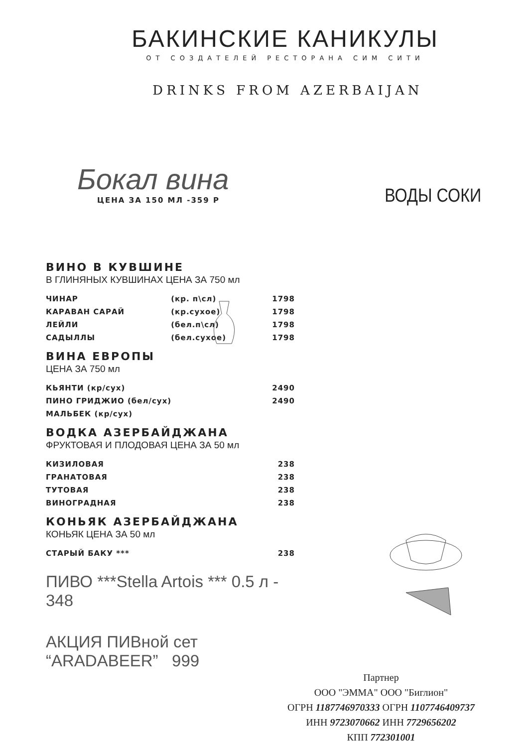БАКИНСКИЕ КАНИКУЛЫ
ОТ СОЗДАТЕЛЕЙ РЕСТОРАНА СИМ СИТИ
DRINKS FROM AZERBAIJAN
Бокал вина
ЦЕНА ЗА 150 МЛ -359 Р
ВОДЫ СОКИ
ВИНО В КУВШИНЕ
В ГЛИНЯНЫХ КУВШИНАХ ЦЕНА ЗА 750 мл
| ЧИНАР | (кр. п\сл) | 1798 |
| КАРАВАН САРАЙ | (кр.сухое) | 1798 |
| ЛЕЙЛИ | (бел.п\сл) | 1798 |
| САДЫЛЛЫ | (бел.сухое) | 1798 |
ВИНА ЕВРОПЫ
ЦЕНА ЗА 750 мл
| КЬЯНТИ (кр/сух) | 2490 |
| ПИНО ГРИДЖИО (бел/сух) | 2490 |
| МАЛЬБЕК (кр/сух) | |
ВОДКА АЗЕРБАЙДЖАНА
ФРУКТОВАЯ И ПЛОДОВАЯ ЦЕНА ЗА 50 мл
| КИЗИЛОВАЯ | 238 |
| ГРАНАТОВАЯ | 238 |
| ТУТОВАЯ | 238 |
| ВИНОГРАДНАЯ | 238 |
КОНЬЯК АЗЕРБАЙДЖАНА
КОНЬЯК ЦЕНА ЗА 50 мл
| СТАРЫЙ БАКУ *** | 238 |
ПИВО ***Stella Artois *** 0.5 л - 348
АКЦИЯ ПИВной сет “ARADABEER” 999
Партнер
ООО "ЭММА" ООО "Биглион"
ОГРН 1187746970333 ОГРН 1107746409737
ИНН 9723070662 ИНН 7729656202
КПП 772301001